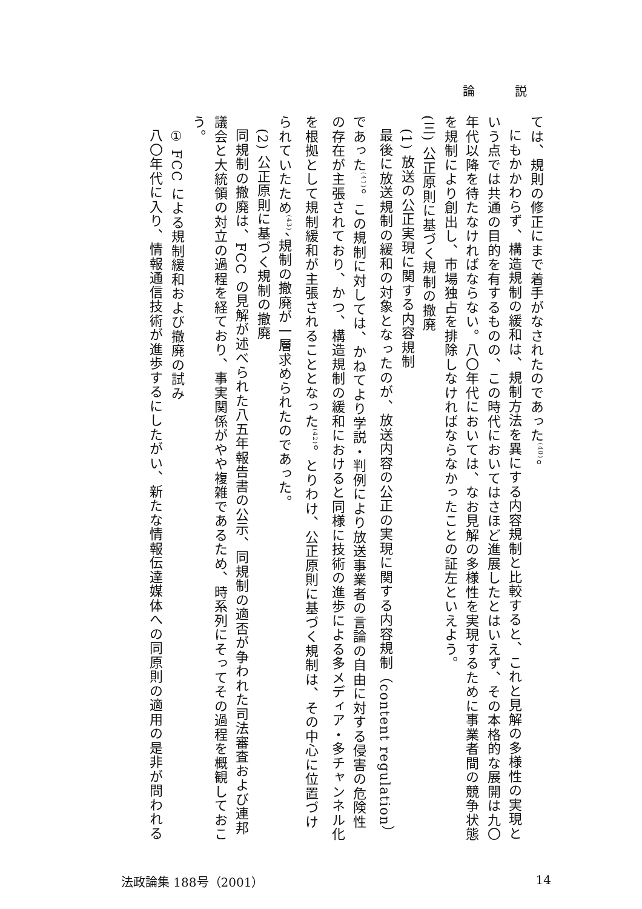論 説
ては、規則の修正にまで着手がなされたのであった<sup>(40)</sup>。
にもかかわらず、構造規制の緩和は、規制方法を異にする内容規制と比較すると、これと見解の多様性の実現という点では共通の目的を有するものの、この時代においてはさほど進展したとはいえず、その本格的な展開は九〇年代以降を待たなければならない。八〇年代においては、なお見解の多様性を実現するために事業者間の競争状態を規制により創出し、市場独占を排除しなければならなかったことの証左といえよう。
(三) 公正原則に基づく規制の撤廃
(1) 放送の公正実現に関する内容規制
最後に放送規制の緩和の対象となったのが、放送内容の公正の実現に関する内容規制（content regulation）であった<sup>(41)</sup>。この規制に対しては、かねてより学説・判例により放送事業者の言論の自由に対する侵害の危険性の存在が主張されており、かつ、構造規制の緩和におけると同様に技術の進歩による多メディア・多チャンネル化を根拠として規制緩和が主張されることとなった<sup>(42)</sup>。とりわけ、公正原則に基づく規制は、その中心に位置づけられていたため<sup>(43)</sup>、規制の撤廃が一層求められたのであった。
(2) 公正原則に基づく規制の撤廃
同規制の撤廃は、FCC の見解が述べられた八五年報告書の公示、同規制の適否が争われた司法審査および連邦議会と大統領の対立の過程を経ており、事実関係がやや複雑であるため、時系列にそってその過程を概観しておこう。
① FCC による規制緩和および撤廃の試み
八〇年代に入り、情報通信技術が進歩するにしたがい、新たな情報伝達媒体への同原則の適用の是非が問われる
法政論集 188号（2001） 14